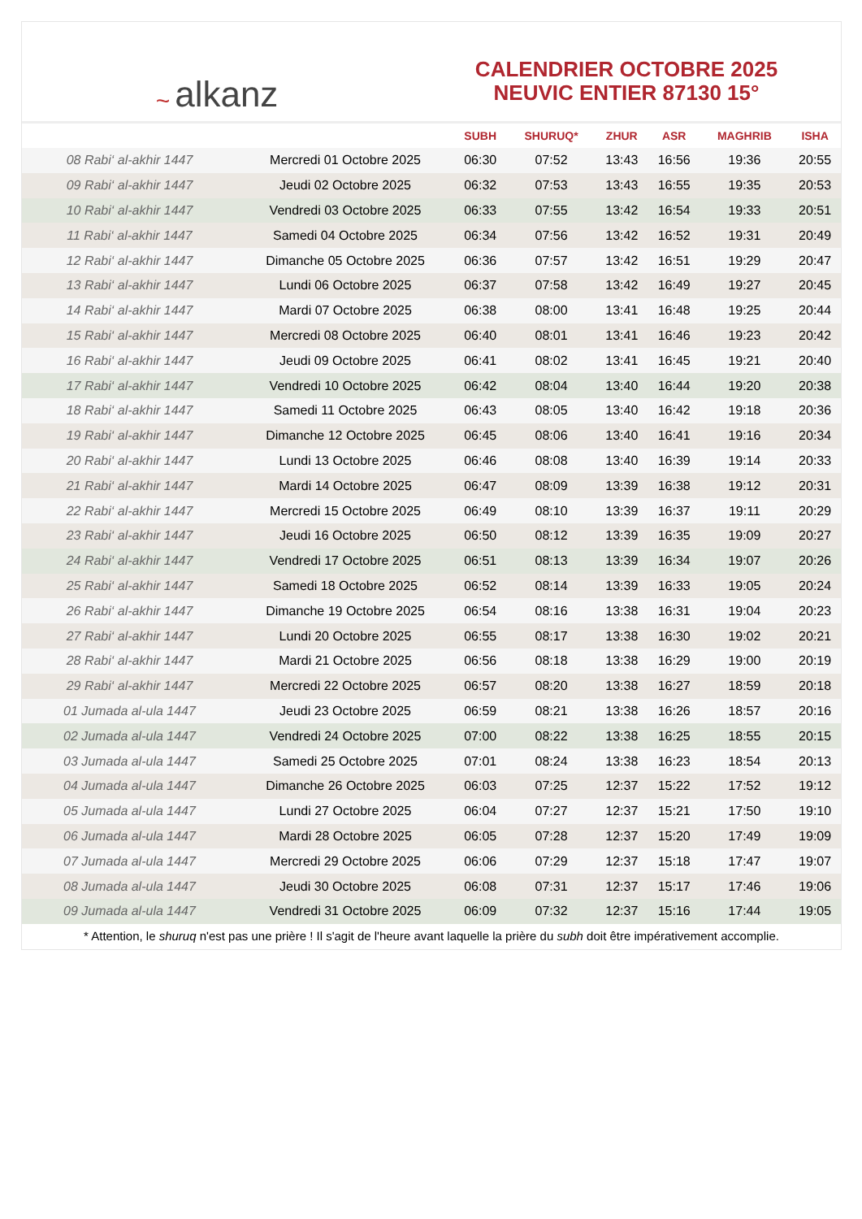~ alkanz
CALENDRIER OCTOBRE 2025
NEUVIC ENTIER 87130 15°
| | | SUBH | SHURUQ* | ZHUR | ASR | MAGHRIB | ISHA |
| --- | --- | --- | --- | --- | --- | --- | --- |
| 08 Rabi‘ al-akhir 1447 | Mercredi 01 Octobre 2025 | 06:30 | 07:52 | 13:43 | 16:56 | 19:36 | 20:55 |
| 09 Rabi‘ al-akhir 1447 | Jeudi 02 Octobre 2025 | 06:32 | 07:53 | 13:43 | 16:55 | 19:35 | 20:53 |
| 10 Rabi‘ al-akhir 1447 | Vendredi 03 Octobre 2025 | 06:33 | 07:55 | 13:42 | 16:54 | 19:33 | 20:51 |
| 11 Rabi‘ al-akhir 1447 | Samedi 04 Octobre 2025 | 06:34 | 07:56 | 13:42 | 16:52 | 19:31 | 20:49 |
| 12 Rabi‘ al-akhir 1447 | Dimanche 05 Octobre 2025 | 06:36 | 07:57 | 13:42 | 16:51 | 19:29 | 20:47 |
| 13 Rabi‘ al-akhir 1447 | Lundi 06 Octobre 2025 | 06:37 | 07:58 | 13:42 | 16:49 | 19:27 | 20:45 |
| 14 Rabi‘ al-akhir 1447 | Mardi 07 Octobre 2025 | 06:38 | 08:00 | 13:41 | 16:48 | 19:25 | 20:44 |
| 15 Rabi‘ al-akhir 1447 | Mercredi 08 Octobre 2025 | 06:40 | 08:01 | 13:41 | 16:46 | 19:23 | 20:42 |
| 16 Rabi‘ al-akhir 1447 | Jeudi 09 Octobre 2025 | 06:41 | 08:02 | 13:41 | 16:45 | 19:21 | 20:40 |
| 17 Rabi‘ al-akhir 1447 | Vendredi 10 Octobre 2025 | 06:42 | 08:04 | 13:40 | 16:44 | 19:20 | 20:38 |
| 18 Rabi‘ al-akhir 1447 | Samedi 11 Octobre 2025 | 06:43 | 08:05 | 13:40 | 16:42 | 19:18 | 20:36 |
| 19 Rabi‘ al-akhir 1447 | Dimanche 12 Octobre 2025 | 06:45 | 08:06 | 13:40 | 16:41 | 19:16 | 20:34 |
| 20 Rabi‘ al-akhir 1447 | Lundi 13 Octobre 2025 | 06:46 | 08:08 | 13:40 | 16:39 | 19:14 | 20:33 |
| 21 Rabi‘ al-akhir 1447 | Mardi 14 Octobre 2025 | 06:47 | 08:09 | 13:39 | 16:38 | 19:12 | 20:31 |
| 22 Rabi‘ al-akhir 1447 | Mercredi 15 Octobre 2025 | 06:49 | 08:10 | 13:39 | 16:37 | 19:11 | 20:29 |
| 23 Rabi‘ al-akhir 1447 | Jeudi 16 Octobre 2025 | 06:50 | 08:12 | 13:39 | 16:35 | 19:09 | 20:27 |
| 24 Rabi‘ al-akhir 1447 | Vendredi 17 Octobre 2025 | 06:51 | 08:13 | 13:39 | 16:34 | 19:07 | 20:26 |
| 25 Rabi‘ al-akhir 1447 | Samedi 18 Octobre 2025 | 06:52 | 08:14 | 13:39 | 16:33 | 19:05 | 20:24 |
| 26 Rabi‘ al-akhir 1447 | Dimanche 19 Octobre 2025 | 06:54 | 08:16 | 13:38 | 16:31 | 19:04 | 20:23 |
| 27 Rabi‘ al-akhir 1447 | Lundi 20 Octobre 2025 | 06:55 | 08:17 | 13:38 | 16:30 | 19:02 | 20:21 |
| 28 Rabi‘ al-akhir 1447 | Mardi 21 Octobre 2025 | 06:56 | 08:18 | 13:38 | 16:29 | 19:00 | 20:19 |
| 29 Rabi‘ al-akhir 1447 | Mercredi 22 Octobre 2025 | 06:57 | 08:20 | 13:38 | 16:27 | 18:59 | 20:18 |
| 01 Jumada al-ula 1447 | Jeudi 23 Octobre 2025 | 06:59 | 08:21 | 13:38 | 16:26 | 18:57 | 20:16 |
| 02 Jumada al-ula 1447 | Vendredi 24 Octobre 2025 | 07:00 | 08:22 | 13:38 | 16:25 | 18:55 | 20:15 |
| 03 Jumada al-ula 1447 | Samedi 25 Octobre 2025 | 07:01 | 08:24 | 13:38 | 16:23 | 18:54 | 20:13 |
| 04 Jumada al-ula 1447 | Dimanche 26 Octobre 2025 | 06:03 | 07:25 | 12:37 | 15:22 | 17:52 | 19:12 |
| 05 Jumada al-ula 1447 | Lundi 27 Octobre 2025 | 06:04 | 07:27 | 12:37 | 15:21 | 17:50 | 19:10 |
| 06 Jumada al-ula 1447 | Mardi 28 Octobre 2025 | 06:05 | 07:28 | 12:37 | 15:20 | 17:49 | 19:09 |
| 07 Jumada al-ula 1447 | Mercredi 29 Octobre 2025 | 06:06 | 07:29 | 12:37 | 15:18 | 17:47 | 19:07 |
| 08 Jumada al-ula 1447 | Jeudi 30 Octobre 2025 | 06:08 | 07:31 | 12:37 | 15:17 | 17:46 | 19:06 |
| 09 Jumada al-ula 1447 | Vendredi 31 Octobre 2025 | 06:09 | 07:32 | 12:37 | 15:16 | 17:44 | 19:05 |
* Attention, le shuruq n'est pas une prière ! Il s'agit de l'heure avant laquelle la prière du subh doit être impérativement accomplie.